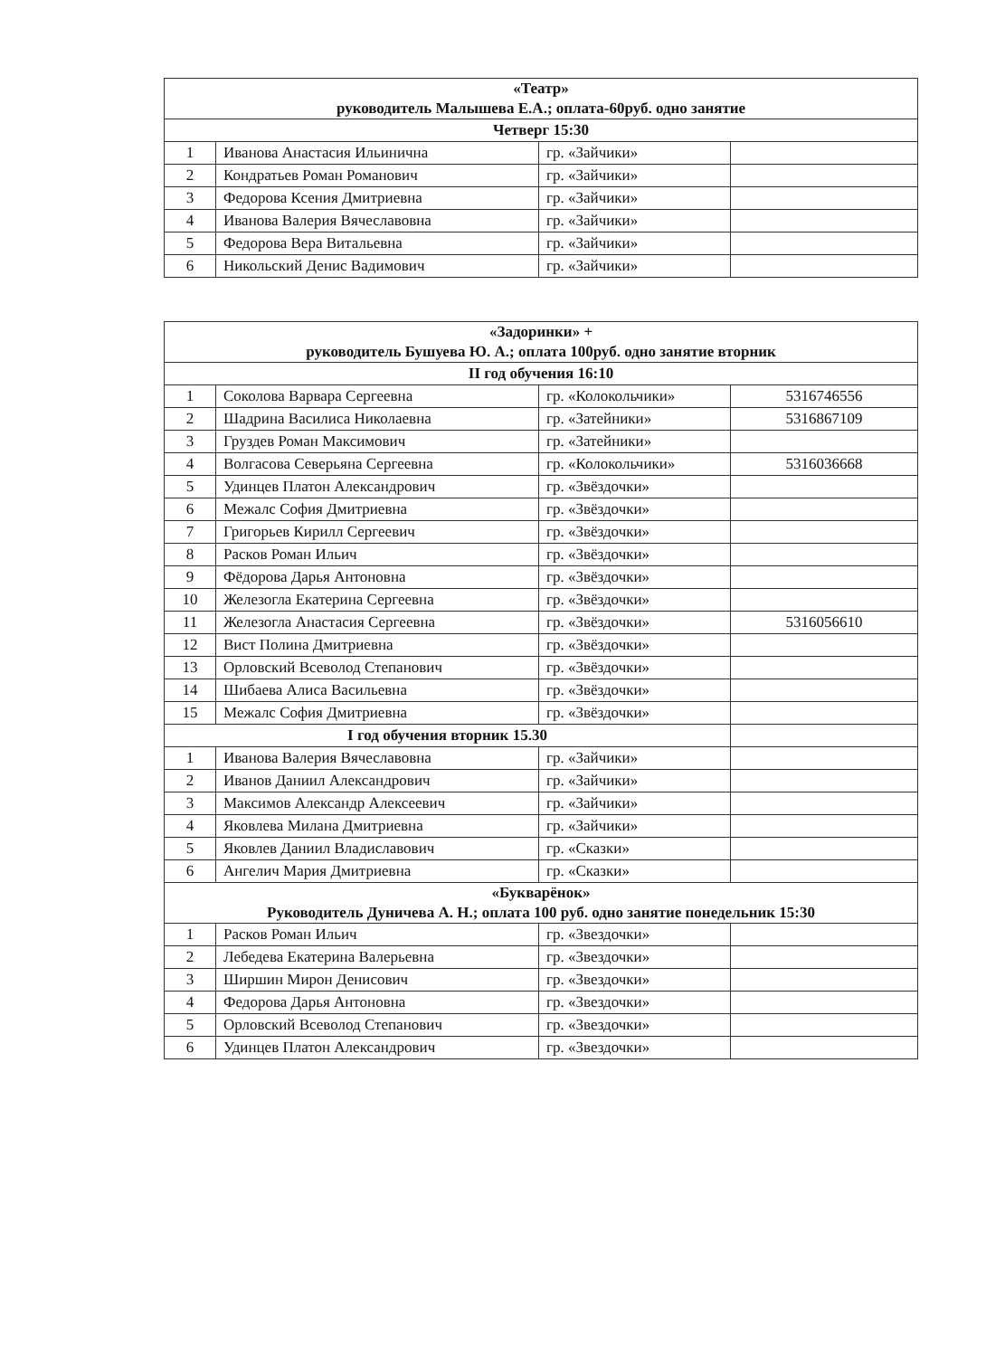| «Театр» руководитель Малышева Е.А.; оплата-60руб. одно занятие | | | |
| --- | --- | --- | --- |
| Четверг 15:30 | | | |
| 1 | Иванова Анастасия Ильинична | гр. «Зайчики» | |
| 2 | Кондратьев Роман Романович | гр. «Зайчики» | |
| 3 | Федорова Ксения Дмитриевна | гр. «Зайчики» | |
| 4 | Иванова Валерия Вячеславовна | гр. «Зайчики» | |
| 5 | Федорова Вера Витальевна | гр. «Зайчики» | |
| 6 | Никольский Денис Вадимович | гр. «Зайчики» | |
| «Задоринки» + руководитель Бушуева Ю. А.; оплата 100руб. одно занятие вторник | | | |
| --- | --- | --- | --- |
| II год обучения 16:10 | | | |
| 1 | Соколова Варвара Сергеевна | гр. «Колокольчики» | 5316746556 |
| 2 | Шадрина Василиса Николаевна | гр. «Затейники» | 5316867109 |
| 3 | Груздев Роман Максимович | гр. «Затейники» | |
| 4 | Волгасова Северьяна Сергеевна | гр. «Колокольчики» | 5316036668 |
| 5 | Удинцев Платон Александрович | гр. «Звёздочки» | |
| 6 | Межалс София Дмитриевна | гр. «Звёздочки» | |
| 7 | Григорьев Кирилл Сергеевич | гр. «Звёздочки» | |
| 8 | Расков Роман Ильич | гр. «Звёздочки» | |
| 9 | Фёдорова Дарья Антоновна | гр. «Звёздочки» | |
| 10 | Железогла Екатерина Сергеевна | гр. «Звёздочки» | |
| 11 | Железогла Анастасия Сергеевна | гр. «Звёздочки» | 5316056610 |
| 12 | Вист Полина Дмитриевна | гр. «Звёздочки» | |
| 13 | Орловский Всеволод Степанович | гр. «Звёздочки» | |
| 14 | Шибаева Алиса Васильевна | гр. «Звёздочки» | |
| 15 | Межалс София Дмитриевна | гр. «Звёздочки» | |
| I год обучения вторник 15.30 | | | |
| 1 | Иванова Валерия Вячеславовна | гр. «Зайчики» | |
| 2 | Иванов Даниил Александрович | гр. «Зайчики» | |
| 3 | Максимов Александр Алексеевич | гр. «Зайчики» | |
| 4 | Яковлева Милана Дмитриевна | гр. «Зайчики» | |
| 5 | Яковлев Даниил Владиславович | гр. «Сказки» | |
| 6 | Ангелич Мария Дмитриевна | гр. «Сказки» | |
| «Букварёнок» Руководитель Дуничева А. Н.; оплата 100 руб. одно занятие понедельник 15:30 | | | |
| 1 | Расков Роман Ильич | гр. «Звездочки» | |
| 2 | Лебедева Екатерина Валерьевна | гр. «Звездочки» | |
| 3 | Ширшин Мирон Денисович | гр. «Звездочки» | |
| 4 | Федорова Дарья Антоновна | гр. «Звездочки» | |
| 5 | Орловский Всеволод Степанович | гр. «Звездочки» | |
| 6 | Удинцев Платон Александрович | гр. «Звездочки» | |